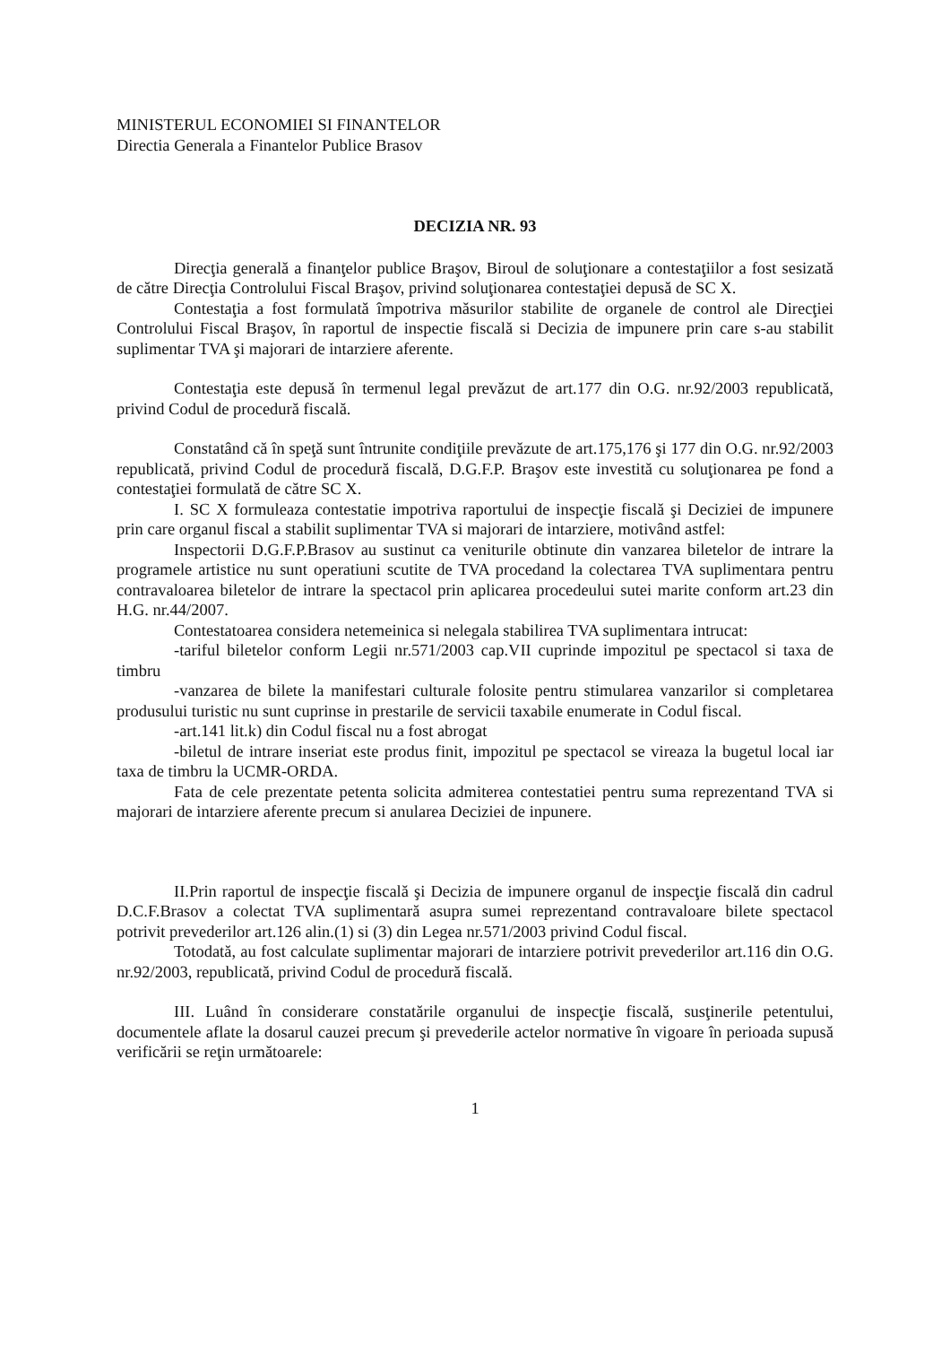MINISTERUL ECONOMIEI SI FINANTELOR
Directia Generala a Finantelor Publice Brasov
DECIZIA NR. 93
Direcţia generală a finanţelor publice Braşov, Biroul de soluţionare a contestaţiilor a fost sesizată de către Direcţia Controlului Fiscal Braşov, privind soluţionarea contestaţiei depusă de SC X.
Contestaţia a fost formulată împotriva măsurilor stabilite de organele de control ale Direcţiei Controlului Fiscal Braşov, în raportul de inspectie fiscală si Decizia de impunere prin care s-au stabilit suplimentar TVA şi majorari de intarziere aferente.
Contestaţia este depusă în termenul legal prevăzut de art.177 din O.G. nr.92/2003 republicată, privind Codul de procedură fiscală.
Constatând că în speţă sunt întrunite condiţiile prevăzute de art.175,176 şi 177 din O.G. nr.92/2003 republicată, privind Codul de procedură fiscală, D.G.F.P. Braşov este investită cu soluţionarea pe fond a contestaţiei formulată de către SC X.
I. SC X formuleaza contestatie impotriva raportului de inspecţie fiscală şi Deciziei de impunere prin care organul fiscal a stabilit suplimentar TVA si majorari de intarziere, motivând astfel:
Inspectorii D.G.F.P.Brasov au sustinut ca veniturile obtinute din vanzarea biletelor de intrare la programele artistice nu sunt operatiuni scutite de TVA procedand la colectarea TVA suplimentara pentru contravaloarea biletelor de intrare la spectacol prin aplicarea procedeului sutei marite conform art.23 din H.G. nr.44/2007.
Contestatoarea considera netemeinica si nelegala stabilirea TVA suplimentara intrucat:
-tariful biletelor conform Legii nr.571/2003 cap.VII cuprinde impozitul pe spectacol si taxa de timbru
-vanzarea de bilete la manifestari culturale folosite pentru stimularea vanzarilor si completarea produsului turistic nu sunt cuprinse in prestarile de servicii taxabile enumerate in Codul fiscal.
-art.141 lit.k) din Codul fiscal nu a fost abrogat
-biletul de intrare inseriat este produs finit, impozitul pe spectacol se vireaza la bugetul local iar taxa de timbru la UCMR-ORDA.
Fata de cele prezentate petenta solicita admiterea contestatiei pentru suma reprezentand TVA si majorari de intarziere aferente precum si anularea Deciziei de inpunere.
II.Prin raportul de inspecţie fiscală şi Decizia de impunere organul de inspecţie fiscală din cadrul D.C.F.Brasov a colectat TVA suplimentară asupra sumei reprezentand contravaloare bilete spectacol potrivit prevederilor art.126 alin.(1) si (3) din Legea nr.571/2003 privind Codul fiscal.
Totodată, au fost calculate suplimentar majorari de intarziere potrivit prevederilor art.116 din O.G. nr.92/2003, republicată, privind Codul de procedură fiscală.
III. Luând în considerare constatările organului de inspecţie fiscală, susţinerile petentului, documentele aflate la dosarul cauzei precum şi prevederile actelor normative în vigoare în perioada supusă verificării se reţin următoarele:
1